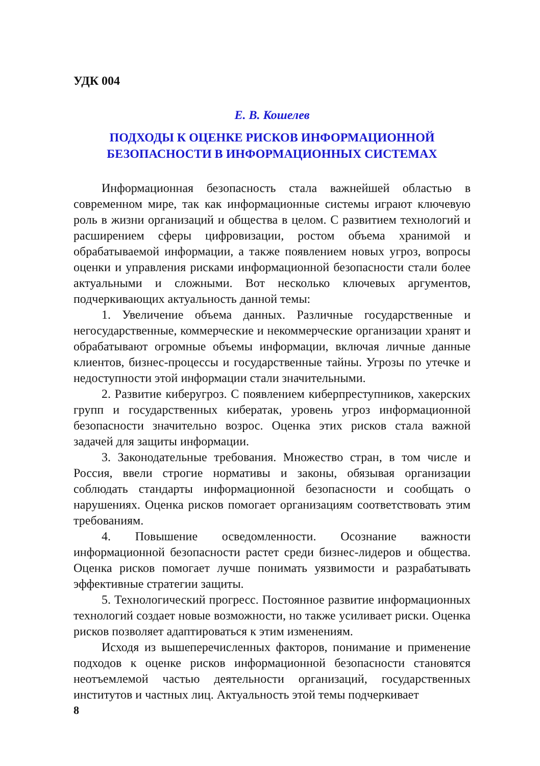УДК 004
Е. В. Кошелев
ПОДХОДЫ К ОЦЕНКЕ РИСКОВ ИНФОРМАЦИОННОЙ
БЕЗОПАСНОСТИ В ИНФОРМАЦИОННЫХ СИСТЕМАХ
Информационная безопасность стала важнейшей областью в современном мире, так как информационные системы играют ключевую роль в жизни организаций и общества в целом. С развитием технологий и расширением сферы цифровизации, ростом объема хранимой и обрабатываемой информации, а также появлением новых угроз, вопросы оценки и управления рисками информационной безопасности стали более актуальными и сложными. Вот несколько ключевых аргументов, подчеркивающих актуальность данной темы:
1. Увеличение объема данных. Различные государственные и негосударственные, коммерческие и некоммерческие организации хранят и обрабатывают огромные объемы информации, включая личные данные клиентов, бизнес-процессы и государственные тайны. Угрозы по утечке и недоступности этой информации стали значительными.
2. Развитие киберугроз. С появлением киберпреступников, хакерских групп и государственных кибератак, уровень угроз информационной безопасности значительно возрос. Оценка этих рисков стала важной задачей для защиты информации.
3. Законодательные требования. Множество стран, в том числе и Россия, ввели строгие нормативы и законы, обязывая организации соблюдать стандарты информационной безопасности и сообщать о нарушениях. Оценка рисков помогает организациям соответствовать этим требованиям.
4. Повышение осведомленности. Осознание важности информационной безопасности растет среди бизнес-лидеров и общества. Оценка рисков помогает лучше понимать уязвимости и разрабатывать эффективные стратегии защиты.
5. Технологический прогресс. Постоянное развитие информационных технологий создает новые возможности, но также усиливает риски. Оценка рисков позволяет адаптироваться к этим изменениям.
Исходя из вышеперечисленных факторов, понимание и применение подходов к оценке рисков информационной безопасности становятся неотъемлемой частью деятельности организаций, государственных институтов и частных лиц. Актуальность этой темы подчеркивает
8